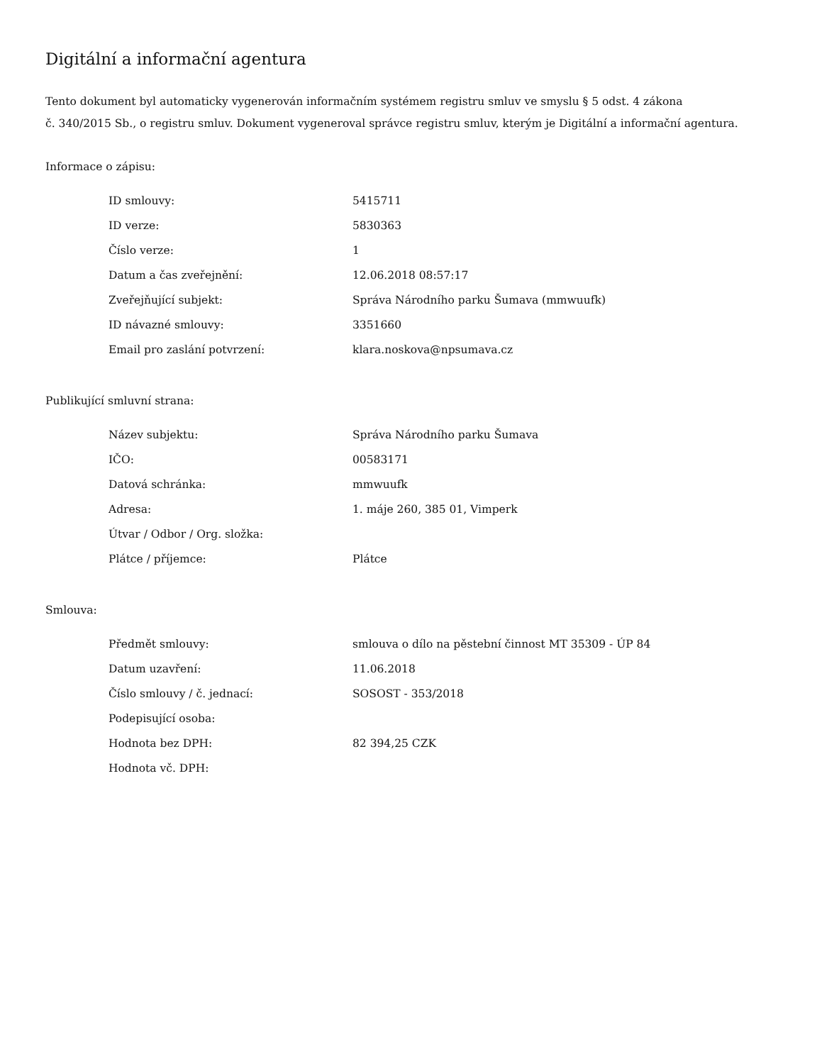Digitální a informační agentura
Tento dokument byl automaticky vygenerován informačním systémem registru smluv ve smyslu § 5 odst. 4 zákona
č. 340/2015 Sb., o registru smluv. Dokument vygeneroval správce registru smluv, kterým je Digitální a informační agentura.
Informace o zápisu:
| ID smlouvy: | 5415711 |
| ID verze: | 5830363 |
| Číslo verze: | 1 |
| Datum a čas zveřejnění: | 12.06.2018 08:57:17 |
| Zveřejňující subjekt: | Správa Národního parku Šumava (mmwuufk) |
| ID návazné smlouvy: | 3351660 |
| Email pro zaslání potvrzení: | klara.noskova@npsumava.cz |
Publikující smluvní strana:
| Název subjektu: | Správa Národního parku Šumava |
| IČO: | 00583171 |
| Datová schránka: | mmwuufk |
| Adresa: | 1. máje 260, 385 01, Vimperk |
| Útvar / Odbor / Org. složka: | |
| Plátce / příjemce: | Plátce |
Smlouva:
| Předmět smlouvy: | smlouva o dílo na pěstební činnost MT 35309 - ÚP 84 |
| Datum uzavření: | 11.06.2018 |
| Číslo smlouvy / č. jednací: | SOSOST - 353/2018 |
| Podepisující osoba: | |
| Hodnota bez DPH: | 82 394,25 CZK |
| Hodnota vč. DPH: | |